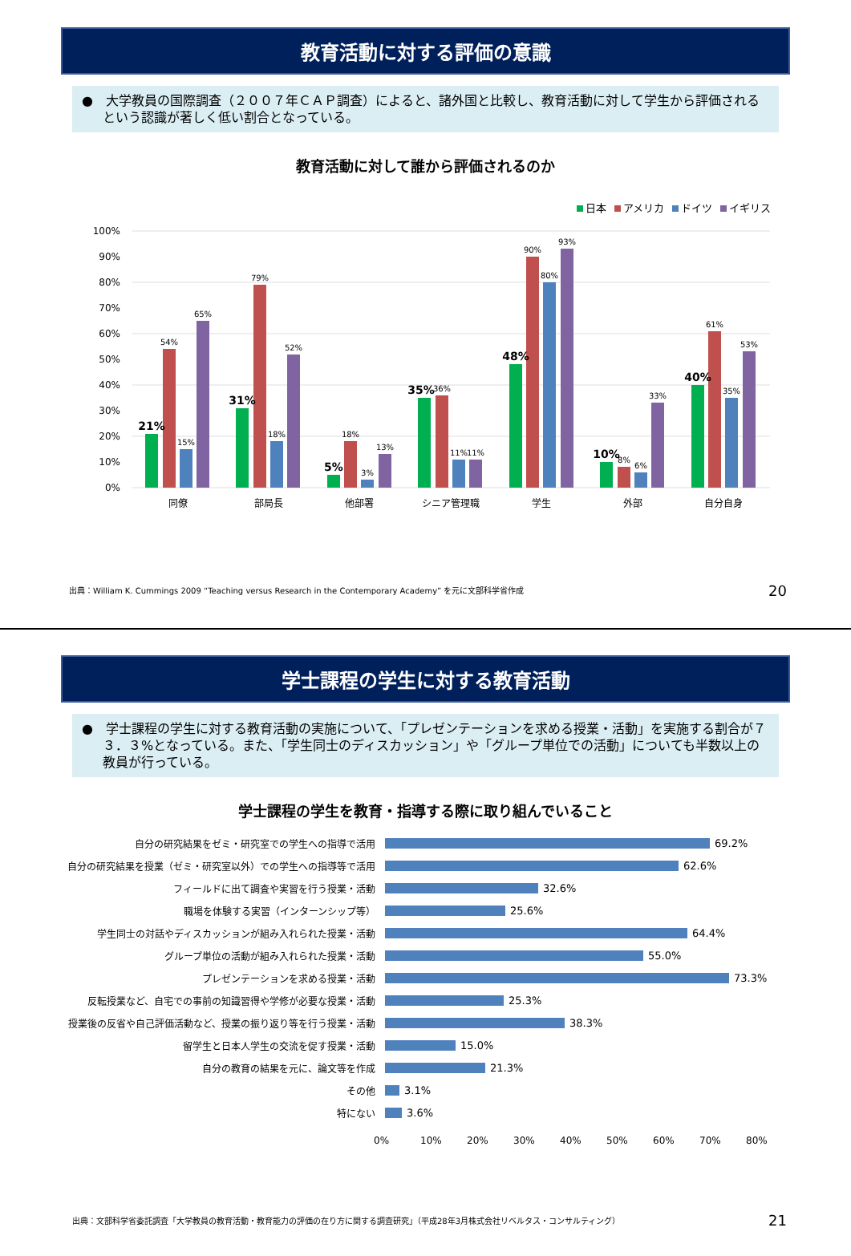教育活動に対する評価の意識
●　大学教員の国際調査（２００７年ＣＡＰ調査）によると、諸外国と比較し、教育活動に対して学生から評価されるという認識が著しく低い割合となっている。
教育活動に対して誰から評価されるのか
日本 アメリカ ドイツ イギリス
100%
90%
80%
70%
60%
50%
40%
30%
20%
10%
0%
同僚
部局長
他部署
シニア管理職
学生
外部
自分自身
21%
54%
15%
65%
31%
79%
18%
52%
5%
18%
3%
13%
35%
36%
11%
11%
48%
90%
80%
93%
10%
8%
6%
33%
40%
61%
35%
53%
出典：William K. Cummings 2009 “Teaching versus Research in the Contemporary Academy” を元に文部科学省作成
20
学士課程の学生に対する教育活動
●　学士課程の学生に対する教育活動の実施について、「プレゼンテーションを求める授業・活動」を実施する割合が７３．３%となっている。また、「学生同士のディスカッション」や「グループ単位での活動」についても半数以上の教員が行っている。
学士課程の学生を教育・指導する際に取り組んでいること
自分の研究結果をゼミ・研究室での学生への指導で活用 69.2%
自分の研究結果を授業（ゼミ・研究室以外）での学生への指導等で活用 62.6%
フィールドに出て調査や実習を行う授業・活動 32.6%
職場を体験する実習（インターンシップ等） 25.6%
学生同士の対話やディスカッションが組み入れられた授業・活動 64.4%
グループ単位の活動が組み入れられた授業・活動 55.0%
プレゼンテーションを求める授業・活動 73.3%
反転授業など、自宅での事前の知識習得や学修が必要な授業・活動 25.3%
授業後の反省や自己評価活動など、授業の振り返り等を行う授業・活動 38.3%
留学生と日本人学生の交流を促す授業・活動 15.0%
自分の教育の結果を元に、論文等を作成 21.3%
その他 3.1%
特にない 3.6%
0% 10% 20% 30% 40% 50% 60% 70% 80%
出典：文部科学省委託調査「大学教員の教育活動・教育能力の評価の在り方に関する調査研究」（平成28年3月株式会社リベルタス・コンサルティング）
21